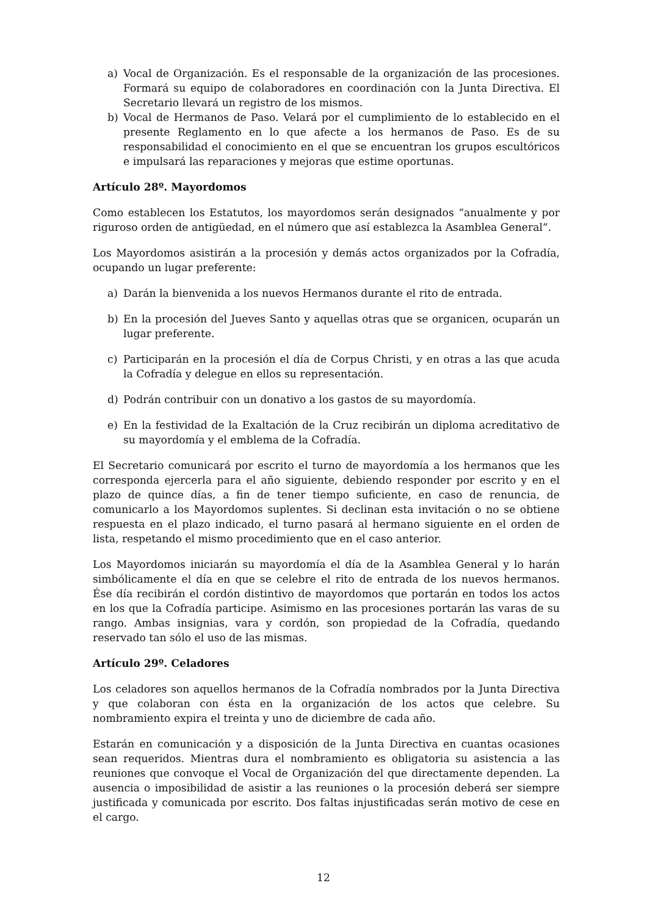a) Vocal de Organización. Es el responsable de la organización de las procesiones. Formará su equipo de colaboradores en coordinación con la Junta Directiva. El Secretario llevará un registro de los mismos.
b) Vocal de Hermanos de Paso. Velará por el cumplimiento de lo establecido en el presente Reglamento en lo que afecte a los hermanos de Paso. Es de su responsabilidad el conocimiento en el que se encuentran los grupos escultóricos e impulsará las reparaciones y mejoras que estime oportunas.
Artículo 28º. Mayordomos
Como establecen los Estatutos, los mayordomos serán designados “anualmente y por riguroso orden de antigüedad, en el número que así establezca la Asamblea General”.
Los Mayordomos asistirán a la procesión y demás actos organizados por la Cofradía, ocupando un lugar preferente:
a) Darán la bienvenida a los nuevos Hermanos durante el rito de entrada.
b) En la procesión del Jueves Santo y aquellas otras que se organicen, ocuparán un lugar preferente.
c) Participarán en la procesión el día de Corpus Christi, y en otras a las que acuda la Cofradía y delegue en ellos su representación.
d) Podrán contribuir con un donativo a los gastos de su mayordomía.
e) En la festividad de la Exaltación de la Cruz recibirán un diploma acreditativo de su mayordomía y el emblema de la Cofradía.
El Secretario comunicará por escrito el turno de mayordomía a los hermanos que les corresponda ejercerla para el año siguiente, debiendo responder por escrito y en el plazo de quince días, a fin de tener tiempo suficiente, en caso de renuncia, de comunicarlo a los Mayordomos suplentes. Si declinan esta invitación o no se obtiene respuesta en el plazo indicado, el turno pasará al hermano siguiente en el orden de lista, respetando el mismo procedimiento que en el caso anterior.
Los Mayordomos iniciarán su mayordomía el día de la Asamblea General y lo harán simbólicamente el día en que se celebre el rito de entrada de los nuevos hermanos. Ése día recibirán el cordón distintivo de mayordomos que portarán en todos los actos en los que la Cofradía participe. Asimismo en las procesiones portarán las varas de su rango. Ambas insignias, vara y cordón, son propiedad de la Cofradía, quedando reservado tan sólo el uso de las mismas.
Artículo 29º. Celadores
Los celadores son aquellos hermanos de la Cofradía nombrados por la Junta Directiva y que colaboran con ésta en la organización de los actos que celebre. Su nombramiento expira el treinta y uno de diciembre de cada año.
Estarán en comunicación y a disposición de la Junta Directiva en cuantas ocasiones sean requeridos. Mientras dura el nombramiento es obligatoria su asistencia a las reuniones que convoque el Vocal de Organización del que directamente dependen. La ausencia o imposibilidad de asistir a las reuniones o la procesión deberá ser siempre justificada y comunicada por escrito. Dos faltas injustificadas serán motivo de cese en el cargo.
12